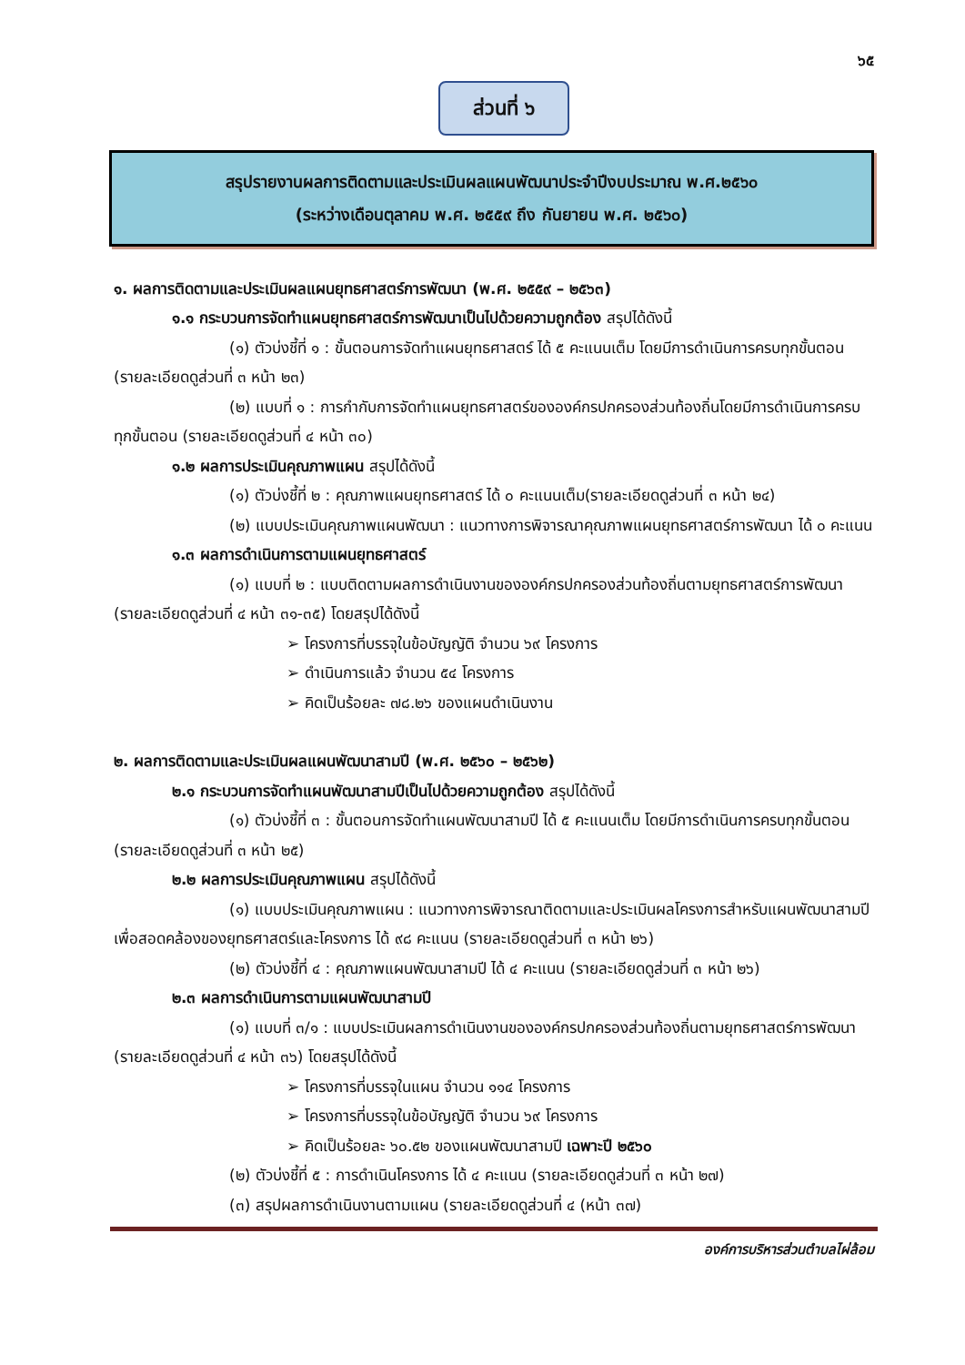๖๕
ส่วนที่ ๖
สรุปรายงานผลการติดตามและประเมินผลแผนพัฒนาประจำปีงบประมาณ พ.ศ.๒๕๖๐
(ระหว่างเดือนตุลาคม พ.ศ. ๒๕๕๙ ถึง กันยายน พ.ศ. ๒๕๖๐)
๑. ผลการติดตามและประเมินผลแผนยุทธศาสตร์การพัฒนา (พ.ศ. ๒๕๕๙ – ๒๕๖๓)
๑.๑ กระบวนการจัดทำแผนยุทธศาสตร์การพัฒนาเป็นไปด้วยความถูกต้อง สรุปได้ดังนี้
(๑) ตัวบ่งชี้ที่ ๑ : ขั้นตอนการจัดทำแผนยุทธศาสตร์ ได้ ๕ คะแนนเต็ม โดยมีการดำเนินการครบทุกขั้นตอน (รายละเอียดดูส่วนที่ ๓ หน้า ๒๓)
(๒) แบบที่ ๑ : การกำกับการจัดทำแผนยุทธศาสตร์ขององค์กรปกครองส่วนท้องถิ่นโดยมีการดำเนินการครบทุกขั้นตอน (รายละเอียดดูส่วนที่ ๔ หน้า ๓๐)
๑.๒ ผลการประเมินคุณภาพแผน สรุปได้ดังนี้
(๑) ตัวบ่งชี้ที่ ๒ : คุณภาพแผนยุทธศาสตร์ ได้ ๐ คะแนนเต็ม(รายละเอียดดูส่วนที่ ๓ หน้า ๒๔)
(๒) แบบประเมินคุณภาพแผนพัฒนา : แนวทางการพิจารณาคุณภาพแผนยุทธศาสตร์การพัฒนา ได้ ๐ คะแนน
๑.๓ ผลการดำเนินการตามแผนยุทธศาสตร์
(๑) แบบที่ ๒ : แบบติดตามผลการดำเนินงานขององค์กรปกครองส่วนท้องถิ่นตามยุทธศาสตร์การพัฒนา (รายละเอียดดูส่วนที่ ๔ หน้า ๓๑-๓๕) โดยสรุปได้ดังนี้
➢ โครงการที่บรรจุในข้อบัญญัติ จำนวน ๖๙ โครงการ
➢ ดำเนินการแล้ว จำนวน ๕๔ โครงการ
➢ คิดเป็นร้อยละ ๗๘.๒๖ ของแผนดำเนินงาน
๒. ผลการติดตามและประเมินผลแผนพัฒนาสามปี (พ.ศ. ๒๕๖๐ – ๒๕๖๒)
๒.๑ กระบวนการจัดทำแผนพัฒนาสามปีเป็นไปด้วยความถูกต้อง สรุปได้ดังนี้
(๑) ตัวบ่งชี้ที่ ๓ : ขั้นตอนการจัดทำแผนพัฒนาสามปี ได้ ๕ คะแนนเต็ม โดยมีการดำเนินการครบทุกขั้นตอน (รายละเอียดดูส่วนที่ ๓ หน้า ๒๕)
๒.๒ ผลการประเมินคุณภาพแผน สรุปได้ดังนี้
(๑) แบบประเมินคุณภาพแผน : แนวทางการพิจารณาติดตามและประเมินผลโครงการสำหรับแผนพัฒนาสามปี เพื่อสอดคล้องของยุทธศาสตร์และโครงการ ได้ ๙๘ คะแนน (รายละเอียดดูส่วนที่ ๓ หน้า ๒๖)
(๒) ตัวบ่งชี้ที่ ๔ : คุณภาพแผนพัฒนาสามปี ได้ ๔ คะแนน (รายละเอียดดูส่วนที่ ๓ หน้า ๒๖)
๒.๓ ผลการดำเนินการตามแผนพัฒนาสามปี
(๑) แบบที่ ๓/๑ : แบบประเมินผลการดำเนินงานขององค์กรปกครองส่วนท้องถิ่นตามยุทธศาสตร์การพัฒนา (รายละเอียดดูส่วนที่ ๔ หน้า ๓๖) โดยสรุปได้ดังนี้
➢ โครงการที่บรรจุในแผน จำนวน ๑๑๔ โครงการ
➢ โครงการที่บรรจุในข้อบัญญัติ จำนวน ๖๙ โครงการ
➢ คิดเป็นร้อยละ ๖๐.๕๒ ของแผนพัฒนาสามปี เฉพาะปี ๒๕๖๐
(๒) ตัวบ่งชี้ที่ ๕ : การดำเนินโครงการ ได้ ๔ คะแนน (รายละเอียดดูส่วนที่ ๓ หน้า ๒๗)
(๓) สรุปผลการดำเนินงานตามแผน (รายละเอียดดูส่วนที่ ๔ (หน้า ๓๗)
องค์การบริหารส่วนตำบลไผ่ล้อม